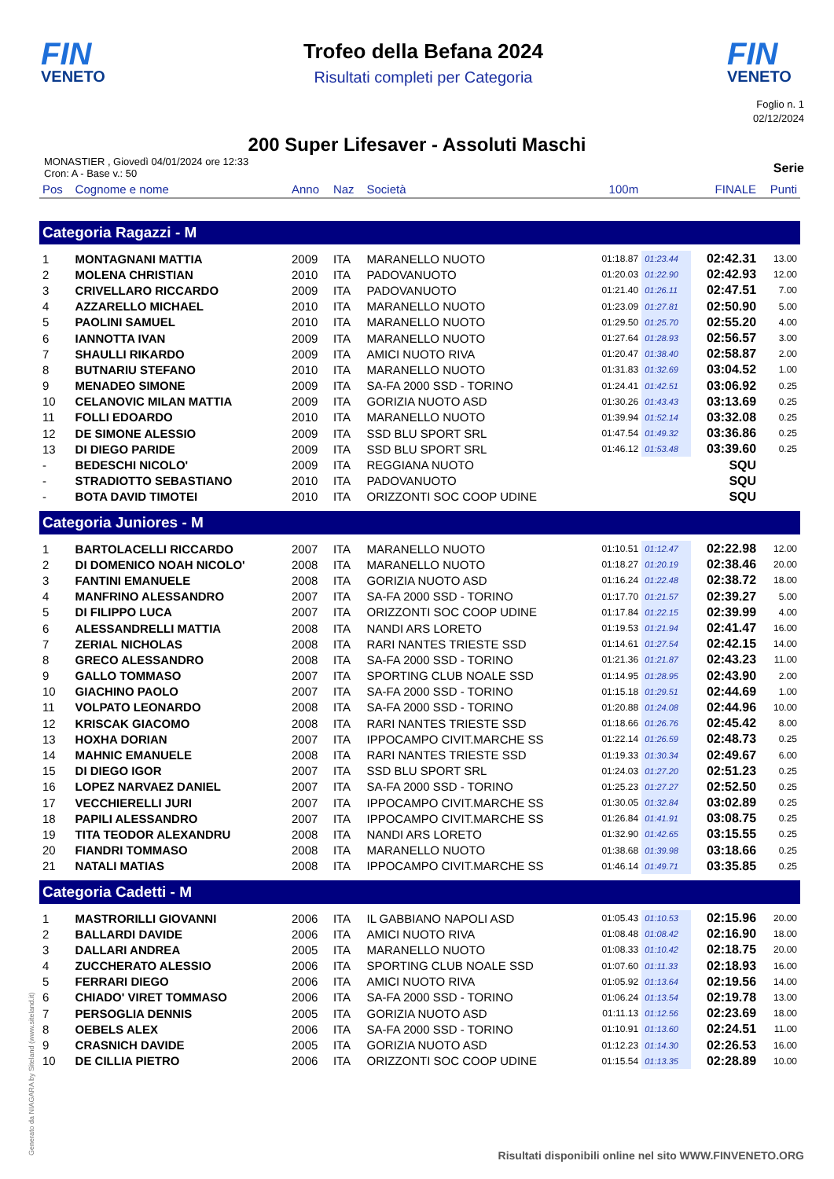FIN
VENETO
Trofeo della Befana 2024
Risultati completi per Categoria
FIN
VENETO
Foglio n. 1
02/12/2024
200 Super Lifesaver - Assoluti Maschi
MONASTIER , Giovedì 04/01/2024 ore 12:33
Cron: A - Base v.: 50
Serie
| Pos | Cognome e nome | Anno | Naz | Società | 100m | | FINALE | Punti |
| --- | --- | --- | --- | --- | --- | --- | --- | --- |
| Categoria Ragazzi - M | | | | | | | | |
| 1 | MONTAGNANI MATTIA | 2009 | ITA | MARANELLO NUOTO | 01:18.87 | 01:23.44 | 02:42.31 | 13.00 |
| 2 | MOLENA CHRISTIAN | 2010 | ITA | PADOVANUOTO | 01:20.03 | 01:22.90 | 02:42.93 | 12.00 |
| 3 | CRIVELLARO RICCARDO | 2009 | ITA | PADOVANUOTO | 01:21.40 | 01:26.11 | 02:47.51 | 7.00 |
| 4 | AZZARELLO MICHAEL | 2010 | ITA | MARANELLO NUOTO | 01:23.09 | 01:27.81 | 02:50.90 | 5.00 |
| 5 | PAOLINI SAMUEL | 2010 | ITA | MARANELLO NUOTO | 01:29.50 | 01:25.70 | 02:55.20 | 4.00 |
| 6 | IANNOTTA IVAN | 2009 | ITA | MARANELLO NUOTO | 01:27.64 | 01:28.93 | 02:56.57 | 3.00 |
| 7 | SHAULLI RIKARDO | 2009 | ITA | AMICI NUOTO RIVA | 01:20.47 | 01:38.40 | 02:58.87 | 2.00 |
| 8 | BUTNARIU STEFANO | 2010 | ITA | MARANELLO NUOTO | 01:31.83 | 01:32.69 | 03:04.52 | 1.00 |
| 9 | MENADEO SIMONE | 2009 | ITA | SA-FA 2000 SSD - TORINO | 01:24.41 | 01:42.51 | 03:06.92 | 0.25 |
| 10 | CELANOVIC MILAN MATTIA | 2009 | ITA | GORIZIA NUOTO ASD | 01:30.26 | 01:43.43 | 03:13.69 | 0.25 |
| 11 | FOLLI EDOARDO | 2010 | ITA | MARANELLO NUOTO | 01:39.94 | 01:52.14 | 03:32.08 | 0.25 |
| 12 | DE SIMONE ALESSIO | 2009 | ITA | SSD BLU SPORT SRL | 01:47.54 | 01:49.32 | 03:36.86 | 0.25 |
| 13 | DI DIEGO PARIDE | 2009 | ITA | SSD BLU SPORT SRL | 01:46.12 | 01:53.48 | 03:39.60 | 0.25 |
| - | BEDESCHI NICOLO' | 2009 | ITA | REGGIANA NUOTO | | | SQU | |
| - | STRADIOTTO SEBASTIANO | 2010 | ITA | PADOVANUOTO | | | SQU | |
| - | BOTA DAVID TIMOTEI | 2010 | ITA | ORIZZONTI SOC COOP UDINE | | | SQU | |
| Categoria Juniores - M | | | | | | | | |
| 1 | BARTOLACELLI RICCARDO | 2007 | ITA | MARANELLO NUOTO | 01:10.51 | 01:12.47 | 02:22.98 | 12.00 |
| 2 | DI DOMENICO NOAH NICOLO' | 2008 | ITA | MARANELLO NUOTO | 01:18.27 | 01:20.19 | 02:38.46 | 20.00 |
| 3 | FANTINI EMANUELE | 2008 | ITA | GORIZIA NUOTO ASD | 01:16.24 | 01:22.48 | 02:38.72 | 18.00 |
| 4 | MANFRINO ALESSANDRO | 2007 | ITA | SA-FA 2000 SSD - TORINO | 01:17.70 | 01:21.57 | 02:39.27 | 5.00 |
| 5 | DI FILIPPO LUCA | 2007 | ITA | ORIZZONTI SOC COOP UDINE | 01:17.84 | 01:22.15 | 02:39.99 | 4.00 |
| 6 | ALESSANDRELLI MATTIA | 2008 | ITA | NANDI ARS LORETO | 01:19.53 | 01:21.94 | 02:41.47 | 16.00 |
| 7 | ZERIAL NICHOLAS | 2008 | ITA | RARI NANTES TRIESTE SSD | 01:14.61 | 01:27.54 | 02:42.15 | 14.00 |
| 8 | GRECO ALESSANDRO | 2008 | ITA | SA-FA 2000 SSD - TORINO | 01:21.36 | 01:21.87 | 02:43.23 | 11.00 |
| 9 | GALLO TOMMASO | 2007 | ITA | SPORTING CLUB NOALE SSD | 01:14.95 | 01:28.95 | 02:43.90 | 2.00 |
| 10 | GIACHINO PAOLO | 2007 | ITA | SA-FA 2000 SSD - TORINO | 01:15.18 | 01:29.51 | 02:44.69 | 1.00 |
| 11 | VOLPATO LEONARDO | 2008 | ITA | SA-FA 2000 SSD - TORINO | 01:20.88 | 01:24.08 | 02:44.96 | 10.00 |
| 12 | KRISCAK GIACOMO | 2008 | ITA | RARI NANTES TRIESTE SSD | 01:18.66 | 01:26.76 | 02:45.42 | 8.00 |
| 13 | HOXHA DORIAN | 2007 | ITA | IPPOCAMPO CIVIT.MARCHE SS | 01:22.14 | 01:26.59 | 02:48.73 | 0.25 |
| 14 | MAHNIC EMANUELE | 2008 | ITA | RARI NANTES TRIESTE SSD | 01:19.33 | 01:30.34 | 02:49.67 | 6.00 |
| 15 | DI DIEGO IGOR | 2007 | ITA | SSD BLU SPORT SRL | 01:24.03 | 01:27.20 | 02:51.23 | 0.25 |
| 16 | LOPEZ NARVAEZ DANIEL | 2007 | ITA | SA-FA 2000 SSD - TORINO | 01:25.23 | 01:27.27 | 02:52.50 | 0.25 |
| 17 | VECCHIERELLI JURI | 2007 | ITA | IPPOCAMPO CIVIT.MARCHE SS | 01:30.05 | 01:32.84 | 03:02.89 | 0.25 |
| 18 | PAPILI ALESSANDRO | 2007 | ITA | IPPOCAMPO CIVIT.MARCHE SS | 01:26.84 | 01:41.91 | 03:08.75 | 0.25 |
| 19 | TITA TEODOR ALEXANDRU | 2008 | ITA | NANDI ARS LORETO | 01:32.90 | 01:42.65 | 03:15.55 | 0.25 |
| 20 | FIANDRI TOMMASO | 2008 | ITA | MARANELLO NUOTO | 01:38.68 | 01:39.98 | 03:18.66 | 0.25 |
| 21 | NATALI MATIAS | 2008 | ITA | IPPOCAMPO CIVIT.MARCHE SS | 01:46.14 | 01:49.71 | 03:35.85 | 0.25 |
| Categoria Cadetti - M | | | | | | | | |
| 1 | MASTRORILLI GIOVANNI | 2006 | ITA | IL GABBIANO NAPOLI ASD | 01:05.43 | 01:10.53 | 02:15.96 | 20.00 |
| 2 | BALLARDI DAVIDE | 2006 | ITA | AMICI NUOTO RIVA | 01:08.48 | 01:08.42 | 02:16.90 | 18.00 |
| 3 | DALLARI ANDREA | 2005 | ITA | MARANELLO NUOTO | 01:08.33 | 01:10.42 | 02:18.75 | 20.00 |
| 4 | ZUCCHERATO ALESSIO | 2006 | ITA | SPORTING CLUB NOALE SSD | 01:07.60 | 01:11.33 | 02:18.93 | 16.00 |
| 5 | FERRARI DIEGO | 2006 | ITA | AMICI NUOTO RIVA | 01:05.92 | 01:13.64 | 02:19.56 | 14.00 |
| 6 | CHIADO' VIRET TOMMASO | 2006 | ITA | SA-FA 2000 SSD - TORINO | 01:06.24 | 01:13.54 | 02:19.78 | 13.00 |
| 7 | PERSOGLIA DENNIS | 2005 | ITA | GORIZIA NUOTO ASD | 01:11.13 | 01:12.56 | 02:23.69 | 18.00 |
| 8 | OEBELS ALEX | 2006 | ITA | SA-FA 2000 SSD - TORINO | 01:10.91 | 01:13.60 | 02:24.51 | 11.00 |
| 9 | CRASNICH DAVIDE | 2005 | ITA | GORIZIA NUOTO ASD | 01:12.23 | 01:14.30 | 02:26.53 | 16.00 |
| 10 | DE CILLIA PIETRO | 2006 | ITA | ORIZZONTI SOC COOP UDINE | 01:15.54 | 01:13.35 | 02:28.89 | 10.00 |
Generato da NIAGARA by Siteland (www.siteland.it)
Risultati disponibili online nel sito WWW.FINVENETO.ORG